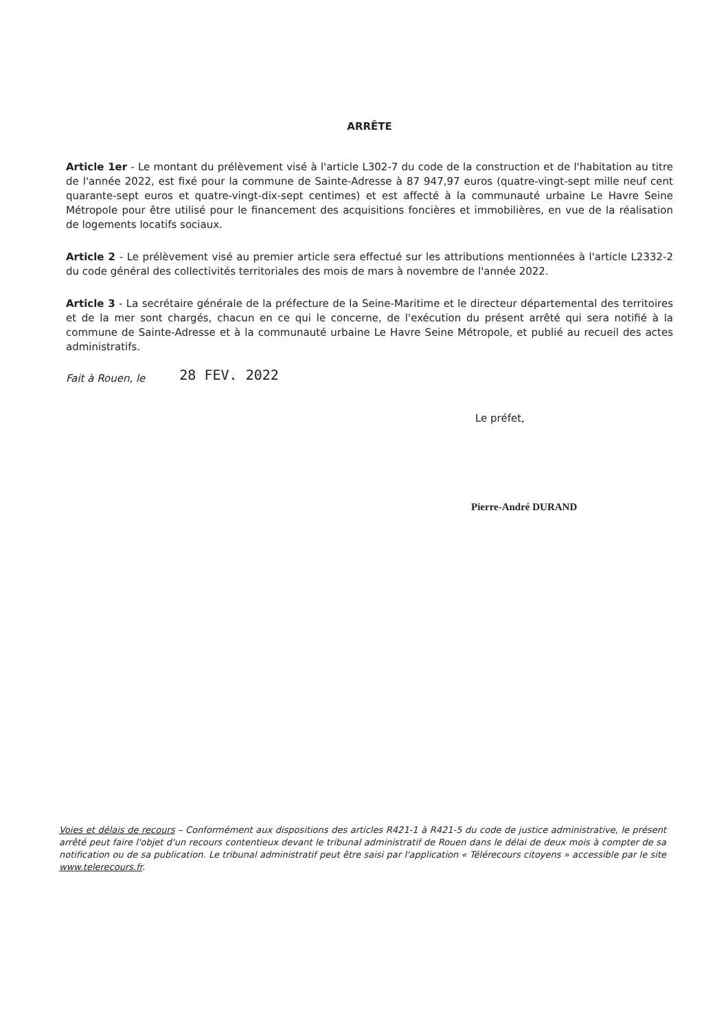ARRÊTE
Article 1er - Le montant du prélèvement visé à l'article L302-7 du code de la construction et de l'habitation au titre de l'année 2022, est fixé pour la commune de Sainte-Adresse à 87 947,97 euros (quatre-vingt-sept mille neuf cent quarante-sept euros et quatre-vingt-dix-sept centimes) et est affecté à la communauté urbaine Le Havre Seine Métropole pour être utilisé pour le financement des acquisitions foncières et immobilières, en vue de la réalisation de logements locatifs sociaux.
Article 2 - Le prélèvement visé au premier article sera effectué sur les attributions mentionnées à l'article L2332-2 du code général des collectivités territoriales des mois de mars à novembre de l'année 2022.
Article 3 - La secrétaire générale de la préfecture de la Seine-Maritime et le directeur départemental des territoires et de la mer sont chargés, chacun en ce qui le concerne, de l'exécution du présent arrêté qui sera notifié à la commune de Sainte-Adresse et à la communauté urbaine Le Havre Seine Métropole, et publié au recueil des actes administratifs.
Fait à Rouen, le 28 FEV. 2022
Le préfet,
Pierre-André DURAND
Voies et délais de recours – Conformément aux dispositions des articles R421-1 à R421-5 du code de justice administrative, le présent arrêté peut faire l'objet d'un recours contentieux devant le tribunal administratif de Rouen dans le délai de deux mois à compter de sa notification ou de sa publication. Le tribunal administratif peut être saisi par l'application « Télérecours citoyens » accessible par le site www.telerecours.fr.